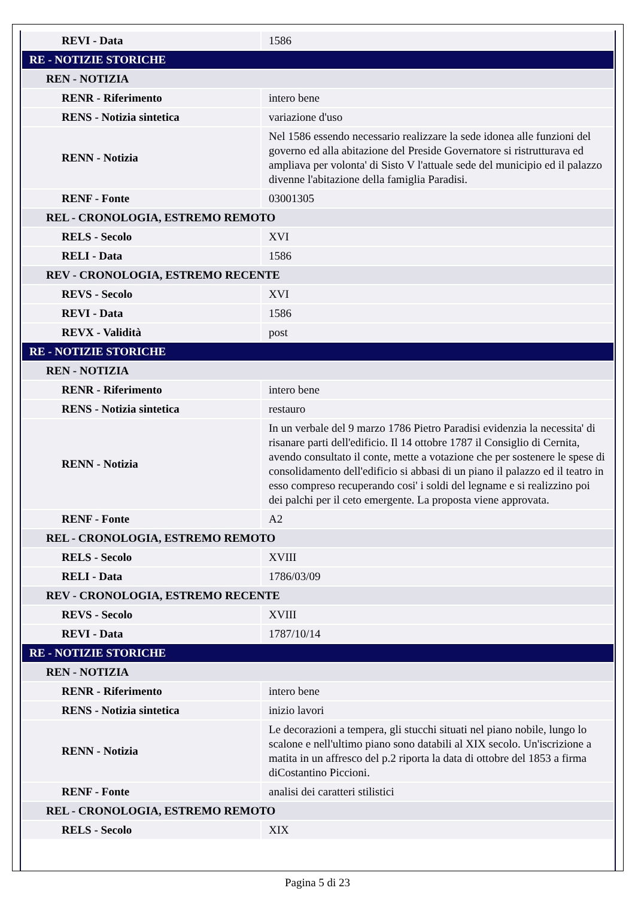| REVI - Data | 1586 |
| RE - NOTIZIE STORICHE | |
| REN - NOTIZIA | |
| RENR - Riferimento | intero bene |
| RENS - Notizia sintetica | variazione d'uso |
| RENN - Notizia | Nel 1586 essendo necessario realizzare la sede idonea alle funzioni del governo ed alla abitazione del Preside Governatore si ristrutturava ed ampliava per volonta' di Sisto V l'attuale sede del municipio ed il palazzo divenne l'abitazione della famiglia Paradisi. |
| RENF - Fonte | 03001305 |
| REL - CRONOLOGIA, ESTREMO REMOTO | |
| RELS - Secolo | XVI |
| RELI - Data | 1586 |
| REV - CRONOLOGIA, ESTREMO RECENTE | |
| REVS - Secolo | XVI |
| REVI - Data | 1586 |
| REVX - Validità | post |
| RE - NOTIZIE STORICHE | |
| REN - NOTIZIA | |
| RENR - Riferimento | intero bene |
| RENS - Notizia sintetica | restauro |
| RENN - Notizia | In un verbale del 9 marzo 1786 Pietro Paradisi evidenzia la necessita' di risanare parti dell'edificio. Il 14 ottobre 1787 il Consiglio di Cernita, avendo consultato il conte, mette a votazione che per sostenere le spese di consolidamento dell'edificio si abbasi di un piano il palazzo ed il teatro in esso compreso recuperando cosi' i soldi del legname e si realizzino poi dei palchi per il ceto emergente. La proposta viene approvata. |
| RENF - Fonte | A2 |
| REL - CRONOLOGIA, ESTREMO REMOTO | |
| RELS - Secolo | XVIII |
| RELI - Data | 1786/03/09 |
| REV - CRONOLOGIA, ESTREMO RECENTE | |
| REVS - Secolo | XVIII |
| REVI - Data | 1787/10/14 |
| RE - NOTIZIE STORICHE | |
| REN - NOTIZIA | |
| RENR - Riferimento | intero bene |
| RENS - Notizia sintetica | inizio lavori |
| RENN - Notizia | Le decorazioni a tempera, gli stucchi situati nel piano nobile, lungo lo scalone e nell'ultimo piano sono databili al XIX secolo. Un'iscrizione a matita in un affresco del p.2 riporta la data di ottobre del 1853 a firma diCostantino Piccioni. |
| RENF - Fonte | analisi dei caratteri stilistici |
| REL - CRONOLOGIA, ESTREMO REMOTO | |
| RELS - Secolo | XIX |
Pagina 5 di 23